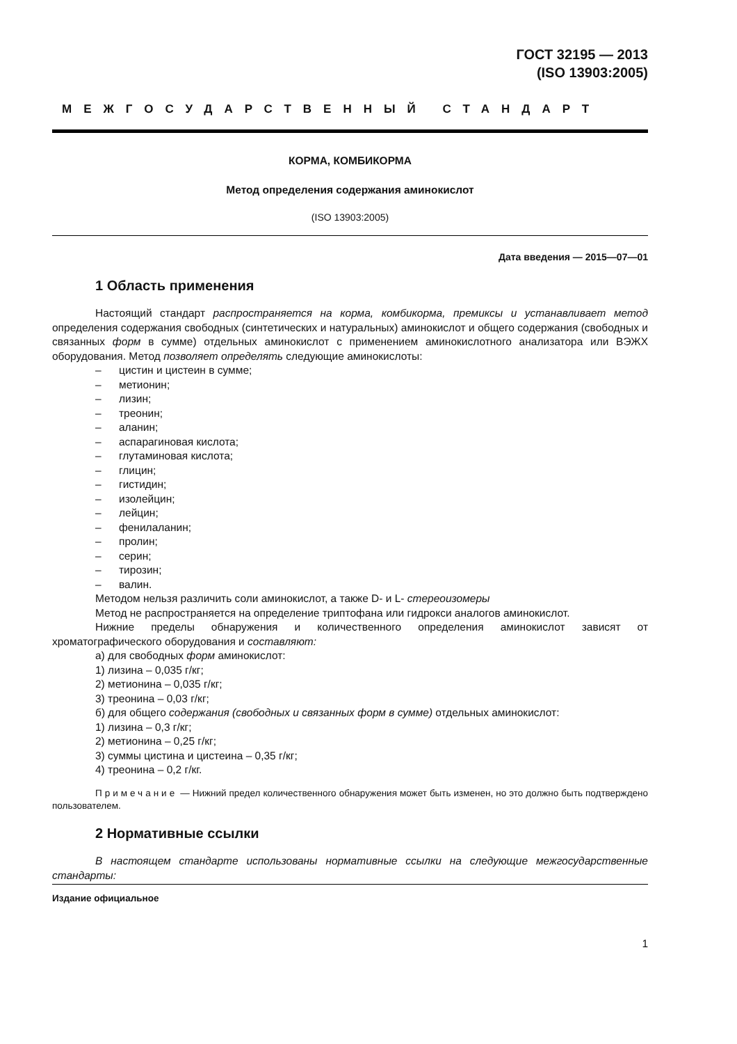ГОСТ 32195 — 2013
(ISO 13903:2005)
МЕЖГОСУДАРСТВЕННЫЙ СТАНДАРТ
КОРМА, КОМБИКОРМА
Метод определения содержания аминокислот
(ISO 13903:2005)
Дата введения — 2015—07—01
1 Область применения
Настоящий стандарт распространяется на корма, комбикорма, премиксы и устанавливает метод определения содержания свободных (синтетических и натуральных) аминокислот и общего содержания (свободных и связанных форм в сумме) отдельных аминокислот с применением аминокислотного анализатора или ВЭЖХ оборудования. Метод позволяет определять следующие аминокислоты:
– цистин и цистеин в сумме;
– метионин;
– лизин;
– треонин;
– аланин;
– аспарагиновая кислота;
– глутаминовая кислота;
– глицин;
– гистидин;
– изолейцин;
– лейцин;
– фенилаланин;
– пролин;
– серин;
– тирозин;
– валин.
Методом нельзя различить соли аминокислот, а также D- и L- стереоизомеры
Метод не распространяется на определение триптофана или гидрокси аналогов аминокислот.
Нижние пределы обнаружения и количественного определения аминокислот зависят от хроматографического оборудования и составляют:
а) для свободных форм аминокислот:
1) лизина – 0,035 г/кг;
2) метионина – 0,035 г/кг;
3) треонина – 0,03 г/кг;
б) для общего содержания (свободных и связанных форм в сумме) отдельных аминокислот:
1) лизина – 0,3 г/кг;
2) метионина – 0,25 г/кг;
3) суммы цистина и цистеина – 0,35 г/кг;
4) треонина – 0,2 г/кг.
Примечание — Нижний предел количественного обнаружения может быть изменен, но это должно быть подтверждено пользователем.
2 Нормативные ссылки
В настоящем стандарте использованы нормативные ссылки на следующие межгосударственные стандарты:
Издание официальное
1